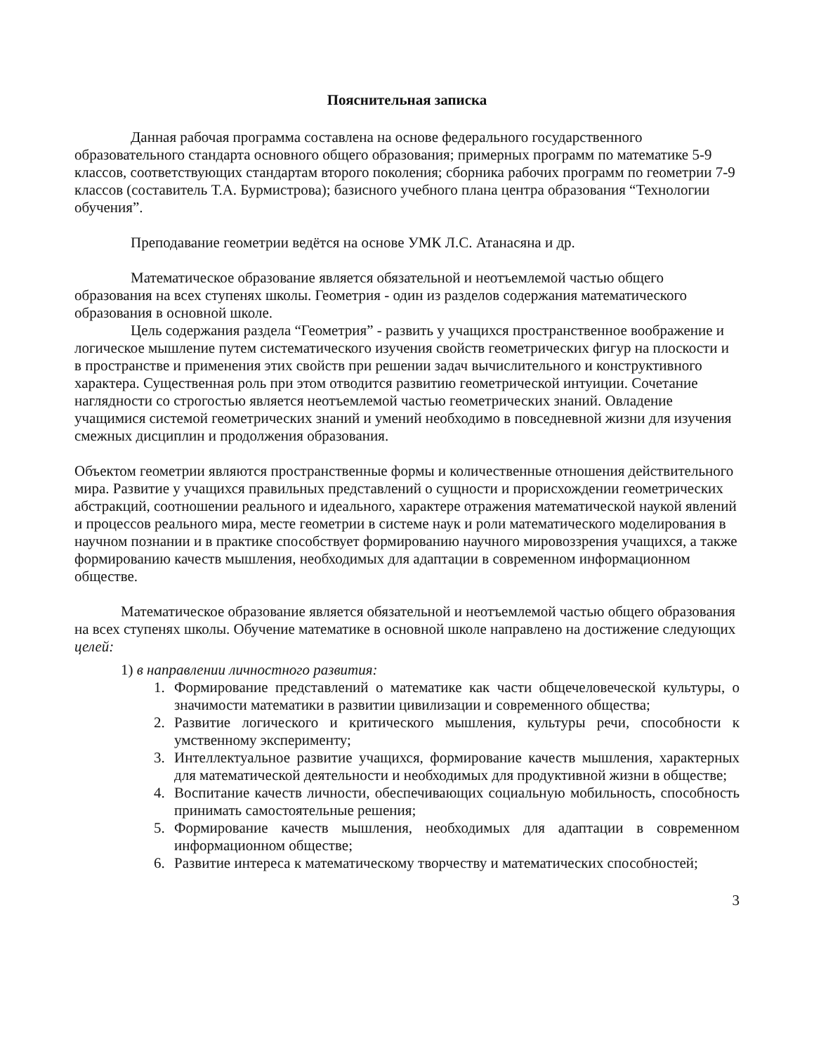Пояснительная записка
Данная рабочая программа составлена на основе федерального государственного образовательного стандарта основного общего образования; примерных программ по математике 5-9 классов, соответствующих стандартам второго поколения; сборника рабочих программ по геометрии 7-9 классов (составитель Т.А. Бурмистрова); базисного учебного плана центра образования “Технологии обучения”.
Преподавание геометрии ведётся на основе УМК Л.С. Атанасяна и др.
Математическое образование является обязательной и неотъемлемой частью общего образования на всех ступенях школы. Геометрия - один из разделов содержания математического образования в основной школе.
Цель содержания раздела “Геометрия” - развить у учащихся пространственное воображение и логическое мышление путем систематического изучения свойств геометрических фигур на плоскости и в пространстве и применения этих свойств при решении задач вычислительного и конструктивного характера. Существенная роль при этом отводится развитию геометрической интуиции. Сочетание наглядности со строгостью является неотъемлемой частью геометрических знаний. Овладение учащимися системой геометрических знаний и умений необходимо в повседневной жизни для изучения смежных дисциплин и продолжения образования.
Объектом геометрии являются пространственные формы и количественные отношения действительного мира. Развитие у учащихся правильных представлений о сущности и прорисхождении геометрических абстракций, соотношении реального и идеального, характере отражения математической наукой явлений и процессов реального мира, месте геометрии в системе наук и роли математического моделирования в научном познании и в практике способствует формированию научного мировоззрения учащихся, а также формированию качеств мышления, необходимых для адаптации в современном информационном обществе.
Математическое образование является обязательной и неотъемлемой частью общего образования на всех ступенях школы. Обучение математике в основной школе направлено на достижение следующих целей:
1) в направлении личностного развития:
1. Формирование представлений о математике как части общечеловеческой культуры, о значимости математики в развитии цивилизации и современного общества;
2. Развитие логического и критического мышления, культуры речи, способности к умственному эксперименту;
3. Интеллектуальное развитие учащихся, формирование качеств мышления, характерных для математической деятельности и необходимых для продуктивной жизни в обществе;
4. Воспитание качеств личности, обеспечивающих социальную мобильность, способность принимать самостоятельные решения;
5. Формирование качеств мышления, необходимых для адаптации в современном информационном обществе;
6. Развитие интереса к математическому творчеству и математических способностей;
3